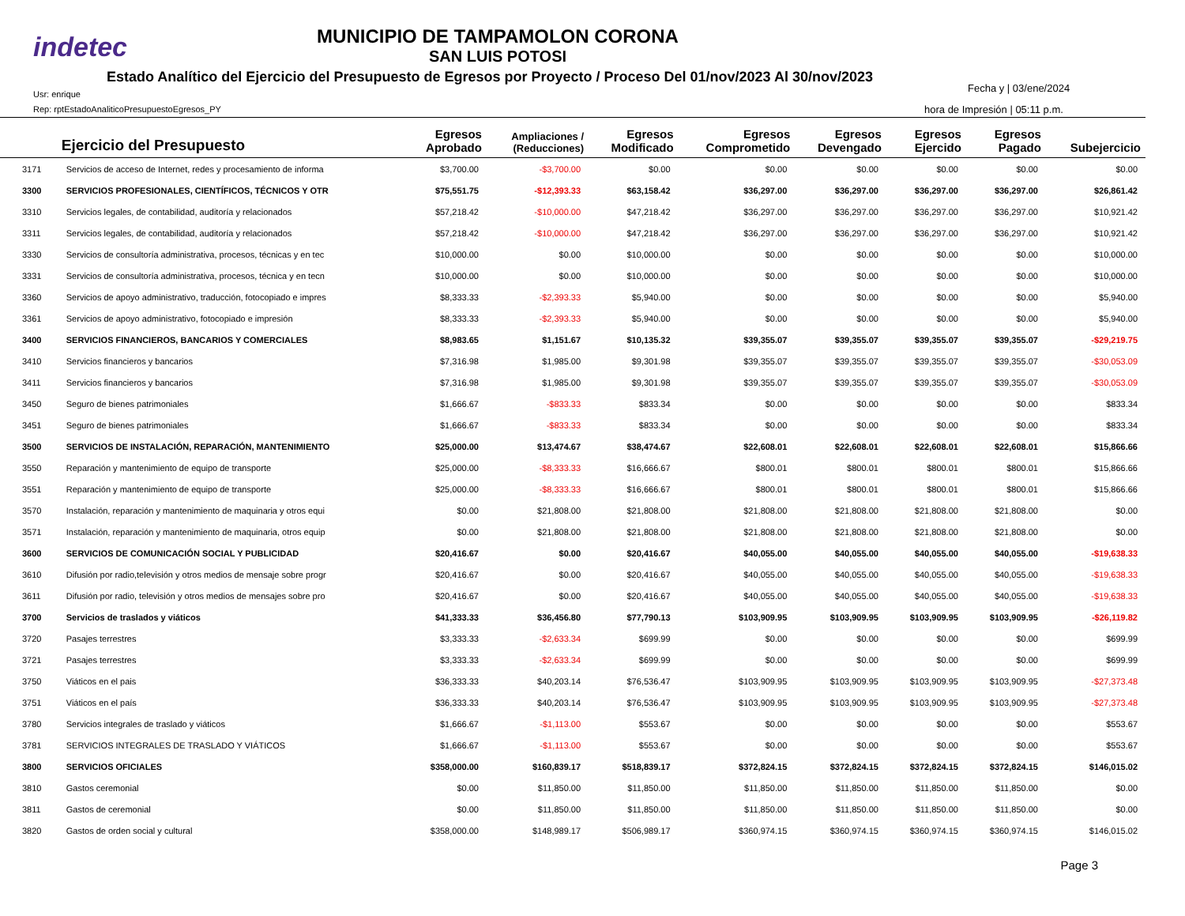indetec
MUNICIPIO DE TAMPAMOLON CORONA
SAN LUIS POTOSI
Estado Analítico del Ejercicio del Presupuesto de Egresos por Proyecto / Proceso Del 01/nov/2023 Al 30/nov/2023
Usr: enrique
Rep: rptEstadoAnaliticoPresupuestoEgresos_PY
Fecha y | 03/ene/2024
hora de Impresión | 05:11 p.m.
| | Ejercicio del Presupuesto | Egresos Aprobado | Ampliaciones / (Reducciones) | Egresos Modificado | Egresos Comprometido | Egresos Devengado | Egresos Ejercido | Egresos Pagado | Subejercicio |
| --- | --- | --- | --- | --- | --- | --- | --- | --- | --- |
| 3171 | Servicios de acceso de Internet, redes y procesamiento de informa | $3,700.00 | -$3,700.00 | $0.00 | $0.00 | $0.00 | $0.00 | $0.00 | $0.00 |
| 3300 | SERVICIOS PROFESIONALES, CIENTÍFICOS, TÉCNICOS Y OTR | $75,551.75 | -$12,393.33 | $63,158.42 | $36,297.00 | $36,297.00 | $36,297.00 | $36,297.00 | $26,861.42 |
| 3310 | Servicios legales, de contabilidad, auditoría y relacionados | $57,218.42 | -$10,000.00 | $47,218.42 | $36,297.00 | $36,297.00 | $36,297.00 | $36,297.00 | $10,921.42 |
| 3311 | Servicios legales, de contabilidad, auditoría y relacionados | $57,218.42 | -$10,000.00 | $47,218.42 | $36,297.00 | $36,297.00 | $36,297.00 | $36,297.00 | $10,921.42 |
| 3330 | Servicios de consultoría administrativa, procesos, técnicas y en tec | $10,000.00 | $0.00 | $10,000.00 | $0.00 | $0.00 | $0.00 | $0.00 | $10,000.00 |
| 3331 | Servicios de consultoría administrativa, procesos, técnica y en tecn | $10,000.00 | $0.00 | $10,000.00 | $0.00 | $0.00 | $0.00 | $0.00 | $10,000.00 |
| 3360 | Servicios de apoyo administrativo, traducción, fotocopiado e impres | $8,333.33 | -$2,393.33 | $5,940.00 | $0.00 | $0.00 | $0.00 | $0.00 | $5,940.00 |
| 3361 | Servicios de apoyo administrativo, fotocopiado e impresión | $8,333.33 | -$2,393.33 | $5,940.00 | $0.00 | $0.00 | $0.00 | $0.00 | $5,940.00 |
| 3400 | SERVICIOS FINANCIEROS, BANCARIOS Y COMERCIALES | $8,983.65 | $1,151.67 | $10,135.32 | $39,355.07 | $39,355.07 | $39,355.07 | $39,355.07 | -$29,219.75 |
| 3410 | Servicios financieros y bancarios | $7,316.98 | $1,985.00 | $9,301.98 | $39,355.07 | $39,355.07 | $39,355.07 | $39,355.07 | -$30,053.09 |
| 3411 | Servicios financieros y bancarios | $7,316.98 | $1,985.00 | $9,301.98 | $39,355.07 | $39,355.07 | $39,355.07 | $39,355.07 | -$30,053.09 |
| 3450 | Seguro de bienes patrimoniales | $1,666.67 | -$833.33 | $833.34 | $0.00 | $0.00 | $0.00 | $0.00 | $833.34 |
| 3451 | Seguro de bienes patrimoniales | $1,666.67 | -$833.33 | $833.34 | $0.00 | $0.00 | $0.00 | $0.00 | $833.34 |
| 3500 | SERVICIOS DE INSTALACIÓN, REPARACIÓN, MANTENIMIENTO | $25,000.00 | $13,474.67 | $38,474.67 | $22,608.01 | $22,608.01 | $22,608.01 | $22,608.01 | $15,866.66 |
| 3550 | Reparación y mantenimiento de equipo de transporte | $25,000.00 | -$8,333.33 | $16,666.67 | $800.01 | $800.01 | $800.01 | $800.01 | $15,866.66 |
| 3551 | Reparación y mantenimiento de equipo de transporte | $25,000.00 | -$8,333.33 | $16,666.67 | $800.01 | $800.01 | $800.01 | $800.01 | $15,866.66 |
| 3570 | Instalación, reparación y mantenimiento de maquinaria y otros equi | $0.00 | $21,808.00 | $21,808.00 | $21,808.00 | $21,808.00 | $21,808.00 | $21,808.00 | $0.00 |
| 3571 | Instalación, reparación y mantenimiento de maquinaria, otros equip | $0.00 | $21,808.00 | $21,808.00 | $21,808.00 | $21,808.00 | $21,808.00 | $21,808.00 | $0.00 |
| 3600 | SERVICIOS DE COMUNICACIÓN SOCIAL Y PUBLICIDAD | $20,416.67 | $0.00 | $20,416.67 | $40,055.00 | $40,055.00 | $40,055.00 | $40,055.00 | -$19,638.33 |
| 3610 | Difusión por radio,televisión y otros medios de mensaje sobre progr | $20,416.67 | $0.00 | $20,416.67 | $40,055.00 | $40,055.00 | $40,055.00 | $40,055.00 | -$19,638.33 |
| 3611 | Difusión por radio, televisión y otros medios de mensajes sobre pro | $20,416.67 | $0.00 | $20,416.67 | $40,055.00 | $40,055.00 | $40,055.00 | $40,055.00 | -$19,638.33 |
| 3700 | Servicios de traslados y viáticos | $41,333.33 | $36,456.80 | $77,790.13 | $103,909.95 | $103,909.95 | $103,909.95 | $103,909.95 | -$26,119.82 |
| 3720 | Pasajes terrestres | $3,333.33 | -$2,633.34 | $699.99 | $0.00 | $0.00 | $0.00 | $0.00 | $699.99 |
| 3721 | Pasajes terrestres | $3,333.33 | -$2,633.34 | $699.99 | $0.00 | $0.00 | $0.00 | $0.00 | $699.99 |
| 3750 | Viáticos en el pais | $36,333.33 | $40,203.14 | $76,536.47 | $103,909.95 | $103,909.95 | $103,909.95 | $103,909.95 | -$27,373.48 |
| 3751 | Viáticos en el país | $36,333.33 | $40,203.14 | $76,536.47 | $103,909.95 | $103,909.95 | $103,909.95 | $103,909.95 | -$27,373.48 |
| 3780 | Servicios integrales de traslado y viáticos | $1,666.67 | -$1,113.00 | $553.67 | $0.00 | $0.00 | $0.00 | $0.00 | $553.67 |
| 3781 | SERVICIOS INTEGRALES DE TRASLADO Y VIÁTICOS | $1,666.67 | -$1,113.00 | $553.67 | $0.00 | $0.00 | $0.00 | $0.00 | $553.67 |
| 3800 | SERVICIOS OFICIALES | $358,000.00 | $160,839.17 | $518,839.17 | $372,824.15 | $372,824.15 | $372,824.15 | $372,824.15 | $146,015.02 |
| 3810 | Gastos ceremonial | $0.00 | $11,850.00 | $11,850.00 | $11,850.00 | $11,850.00 | $11,850.00 | $11,850.00 | $0.00 |
| 3811 | Gastos de ceremonial | $0.00 | $11,850.00 | $11,850.00 | $11,850.00 | $11,850.00 | $11,850.00 | $11,850.00 | $0.00 |
| 3820 | Gastos de orden social y cultural | $358,000.00 | $148,989.17 | $506,989.17 | $360,974.15 | $360,974.15 | $360,974.15 | $360,974.15 | $146,015.02 |
Page 3